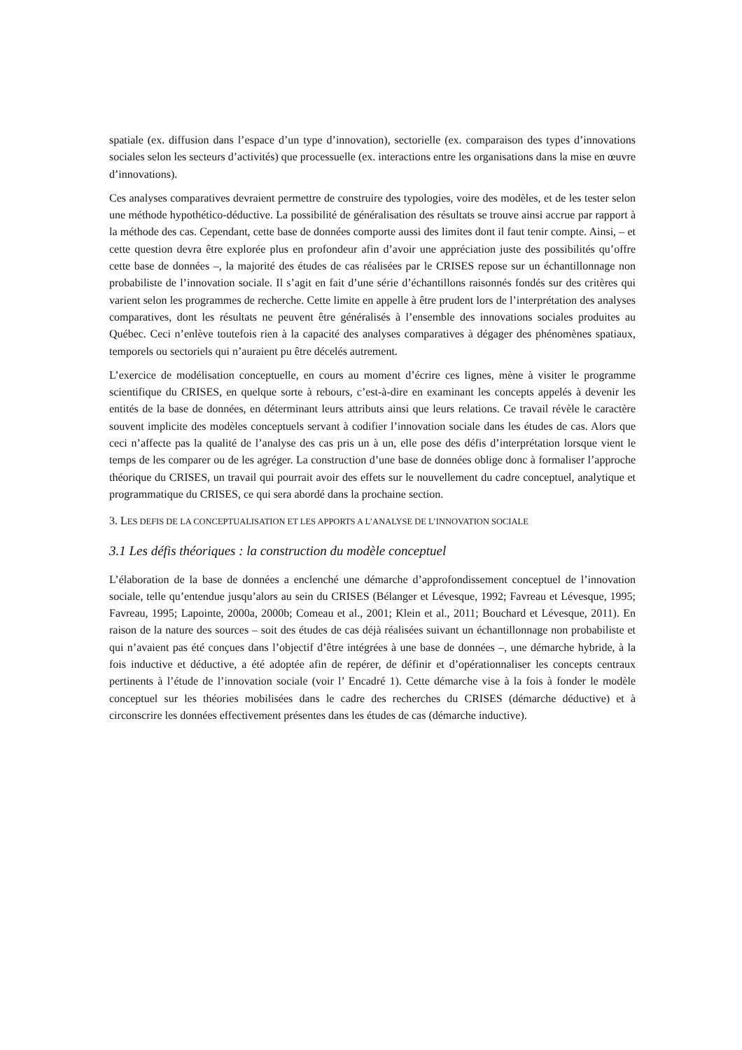spatiale (ex. diffusion dans l’espace d’un type d’innovation), sectorielle (ex. comparaison des types d’innovations sociales selon les secteurs d’activités) que processuelle (ex. interactions entre les organisations dans la mise en œuvre d’innovations).
Ces analyses comparatives devraient permettre de construire des typologies, voire des modèles, et de les tester selon une méthode hypothético-déductive. La possibilité de généralisation des résultats se trouve ainsi accrue par rapport à la méthode des cas. Cependant, cette base de données comporte aussi des limites dont il faut tenir compte. Ainsi, – et cette question devra être explorée plus en profondeur afin d’avoir une appréciation juste des possibilités qu’offre cette base de données –, la majorité des études de cas réalisées par le CRISES repose sur un échantillonnage non probabiliste de l’innovation sociale. Il s’agit en fait d’une série d’échantillons raisonnés fondés sur des critères qui varient selon les programmes de recherche. Cette limite en appelle à être prudent lors de l’interprétation des analyses comparatives, dont les résultats ne peuvent être généralisés à l’ensemble des innovations sociales produites au Québec. Ceci n’enlève toutefois rien à la capacité des analyses comparatives à dégager des phénomènes spatiaux, temporels ou sectoriels qui n’auraient pu être décelés autrement.
L’exercice de modélisation conceptuelle, en cours au moment d’écrire ces lignes, mène à visiter le programme scientifique du CRISES, en quelque sorte à rebours, c’est-à-dire en examinant les concepts appelés à devenir les entités de la base de données, en déterminant leurs attributs ainsi que leurs relations. Ce travail révèle le caractère souvent implicite des modèles conceptuels servant à codifier l’innovation sociale dans les études de cas. Alors que ceci n’affecte pas la qualité de l’analyse des cas pris un à un, elle pose des défis d’interprétation lorsque vient le temps de les comparer ou de les agréger. La construction d’une base de données oblige donc à formaliser l’approche théorique du CRISES, un travail qui pourrait avoir des effets sur le nouvellement du cadre conceptuel, analytique et programmatique du CRISES, ce qui sera abordé dans la prochaine section.
3. LES DEFIS DE LA CONCEPTUALISATION ET LES APPORTS A L’ANALYSE DE L’INNOVATION SOCIALE
3.1 Les défis théoriques : la construction du modèle conceptuel
L’élaboration de la base de données a enclenché une démarche d’approfondissement conceptuel de l’innovation sociale, telle qu’entendue jusqu’alors au sein du CRISES (Bélanger et Lévesque, 1992; Favreau et Lévesque, 1995; Favreau, 1995; Lapointe, 2000a, 2000b; Comeau et al., 2001; Klein et al., 2011; Bouchard et Lévesque, 2011). En raison de la nature des sources – soit des études de cas déjà réalisées suivant un échantillonnage non probabiliste et qui n’avaient pas été conçues dans l’objectif d’être intégrées à une base de données –, une démarche hybride, à la fois inductive et déductive, a été adoptée afin de repérer, de définir et d’opérationnaliser les concepts centraux pertinents à l’étude de l’innovation sociale (voir l’ Encadré 1). Cette démarche vise à la fois à fonder le modèle conceptuel sur les théories mobilisées dans le cadre des recherches du CRISES (démarche déductive) et à circonscrire les données effectivement présentes dans les études de cas (démarche inductive).